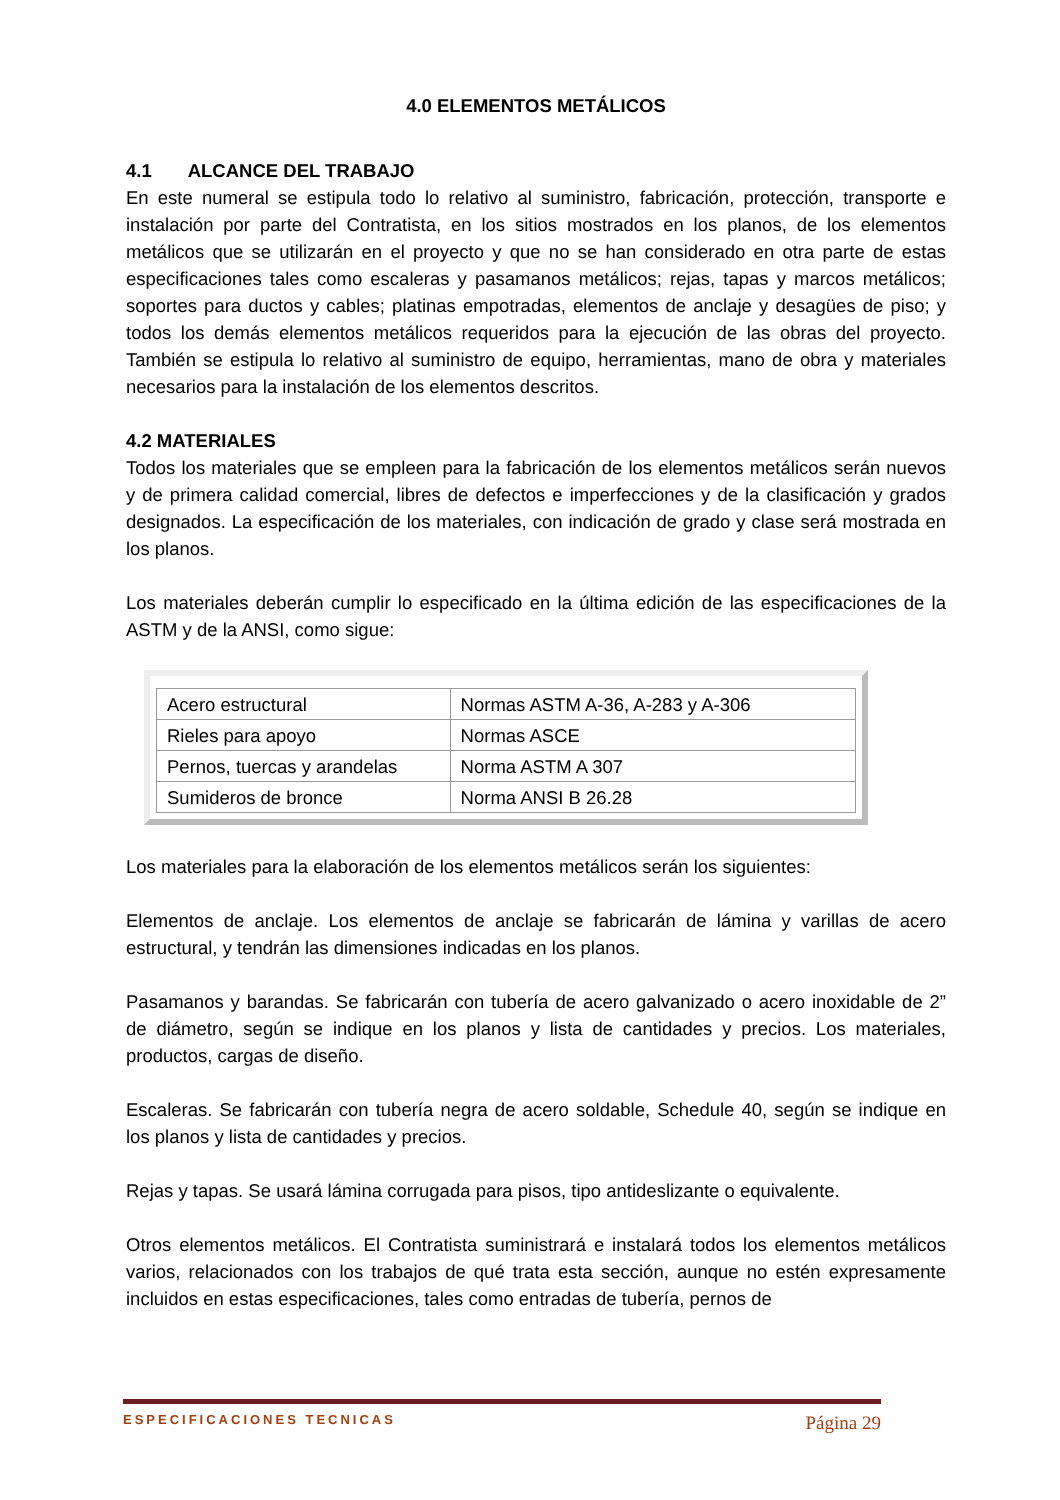4.0 ELEMENTOS METÁLICOS
4.1 ALCANCE DEL TRABAJO
En este numeral se estipula todo lo relativo al suministro, fabricación, protección, transporte e instalación por parte del Contratista, en los sitios mostrados en los planos, de los elementos metálicos que se utilizarán en el proyecto y que no se han considerado en otra parte de estas especificaciones tales como escaleras y pasamanos metálicos; rejas, tapas y marcos metálicos; soportes para ductos y cables; platinas empotradas, elementos de anclaje y desagües de piso; y todos los demás elementos metálicos requeridos para la ejecución de las obras del proyecto. También se estipula lo relativo al suministro de equipo, herramientas, mano de obra y materiales necesarios para la instalación de los elementos descritos.
4.2 MATERIALES
Todos los materiales que se empleen para la fabricación de los elementos metálicos serán nuevos y de primera calidad comercial, libres de defectos e imperfecciones y de la clasificación y grados designados. La especificación de los materiales, con indicación de grado y clase será mostrada en los planos.
Los materiales deberán cumplir lo especificado en la última edición de las especificaciones de la ASTM y de la ANSI, como sigue:
| Acero estructural | Normas ASTM A-36, A-283 y A-306 |
| Rieles para apoyo | Normas ASCE |
| Pernos, tuercas y arandelas | Norma ASTM A 307 |
| Sumideros de bronce | Norma ANSI B 26.28 |
Los materiales para la elaboración de los elementos metálicos serán los siguientes:
Elementos de anclaje. Los elementos de anclaje se fabricarán de lámina y varillas de acero estructural, y tendrán las dimensiones indicadas en los planos.
Pasamanos y barandas. Se fabricarán con tubería de acero galvanizado o acero inoxidable de 2” de diámetro, según se indique en los planos y lista de cantidades y precios. Los materiales, productos, cargas de diseño.
Escaleras. Se fabricarán con tubería negra de acero soldable, Schedule 40, según se indique en los planos y lista de cantidades y precios.
Rejas y tapas. Se usará lámina corrugada para pisos, tipo antideslizante o equivalente.
Otros elementos metálicos. El Contratista suministrará e instalará todos los elementos metálicos varios, relacionados con los trabajos de qué trata esta sección, aunque no estén expresamente incluidos en estas especificaciones, tales como entradas de tubería, pernos de
ESPECIFICACIONES TECNICAS Página 29